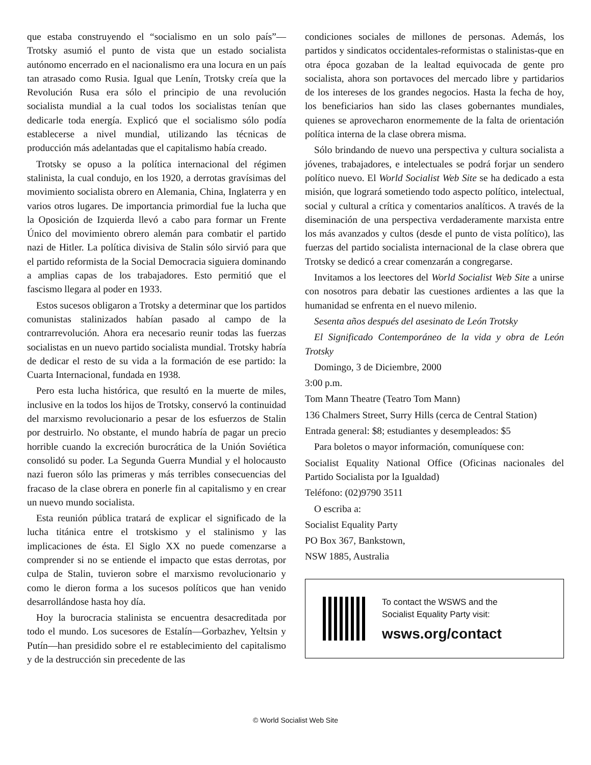que estaba construyendo el “socialismo en un solo país”—Trotsky asumió el punto de vista que un estado socialista autónomo encerrado en el nacionalismo era una locura en un país tan atrasado como Rusia. Igual que Lenín, Trotsky creía que la Revolución Rusa era sólo el principio de una revolución socialista mundial a la cual todos los socialistas tenían que dedicarle toda energía. Explicó que el socialismo sólo podía establecerse a nivel mundial, utilizando las técnicas de producción más adelantadas que el capitalismo había creado.
Trotsky se opuso a la política internacional del régimen stalinista, la cual condujo, en los 1920, a derrotas gravísimas del movimiento socialista obrero en Alemania, China, Inglaterra y en varios otros lugares. De importancia primordial fue la lucha que la Oposición de Izquierda llevó a cabo para formar un Frente Único del movimiento obrero alemán para combatir el partido nazi de Hitler. La política divisiva de Stalin sólo sirvió para que el partido reformista de la Social Democracia siguiera dominando a amplias capas de los trabajadores. Esto permitió que el fascismo llegara al poder en 1933.
Estos sucesos obligaron a Trotsky a determinar que los partidos comunistas stalinizados habían pasado al campo de la contrarrevolución. Ahora era necesario reunir todas las fuerzas socialistas en un nuevo partido socialista mundial. Trotsky habría de dedicar el resto de su vida a la formación de ese partido: la Cuarta Internacional, fundada en 1938.
Pero esta lucha histórica, que resultó en la muerte de miles, inclusive en la todos los hijos de Trotsky, conservó la continuidad del marxismo revolucionario a pesar de los esfuerzos de Stalin por destruirlo. No obstante, el mundo habría de pagar un precio horrible cuando la excreción burocrática de la Unión Soviética consolidó su poder. La Segunda Guerra Mundial y el holocausto nazi fueron sólo las primeras y más terribles consecuencias del fracaso de la clase obrera en ponerle fin al capitalismo y en crear un nuevo mundo socialista.
Esta reunión pública tratará de explicar el significado de la lucha titánica entre el trotskismo y el stalinismo y las implicaciones de ésta. El Siglo XX no puede comenzarse a comprender si no se entiende el impacto que estas derrotas, por culpa de Stalin, tuvieron sobre el marxismo revolucionario y como le dieron forma a los sucesos políticos que han venido desarrollándose hasta hoy día.
Hoy la burocracia stalinista se encuentra desacreditada por todo el mundo. Los sucesores de Estalín—Gorbazhev, Yeltsin y Putín—han presidido sobre el re establecimiento del capitalismo y de la destrucción sin precedente de las
condiciones sociales de millones de personas. Además, los partidos y sindicatos occidentales-reformistas o stalinistas-que en otra época gozaban de la lealtad equivocada de gente pro socialista, ahora son portavoces del mercado libre y partidarios de los intereses de los grandes negocios. Hasta la fecha de hoy, los beneficiarios han sido las clases gobernantes mundiales, quienes se aprovecharon enormemente de la falta de orientación política interna de la clase obrera misma.
Sólo brindando de nuevo una perspectiva y cultura socialista a jóvenes, trabajadores, e intelectuales se podrá forjar un sendero político nuevo. El World Socialist Web Site se ha dedicado a esta misión, que logrará sometiendo todo aspecto político, intelectual, social y cultural a crítica y comentarios analíticos. A través de la diseminación de una perspectiva verdaderamente marxista entre los más avanzados y cultos (desde el punto de vista político), las fuerzas del partido socialista internacional de la clase obrera que Trotsky se dedicó a crear comenzarán a congregarse.
Invitamos a los leectores del World Socialist Web Site a unirse con nosotros para debatir las cuestiones ardientes a las que la humanidad se enfrenta en el nuevo milenio.
Sesenta años después del asesinato de León Trotsky
El Significado Contemporáneo de la vida y obra de León Trotsky
Domingo, 3 de Diciembre, 2000
3:00 p.m.
Tom Mann Theatre (Teatro Tom Mann)
136 Chalmers Street, Surry Hills (cerca de Central Station)
Entrada general: $8; estudiantes y desempleados: $5
Para boletos o mayor información, comuníquese con:
Socialist Equality National Office (Oficinas nacionales del Partido Socialista por la Igualdad)
Teléfono: (02)9790 3511
O escriba a:
Socialist Equality Party
PO Box 367, Bankstown,
NSW 1885, Australia
To contact the WSWS and the
Socialist Equality Party visit:
wsws.org/contact
© World Socialist Web Site